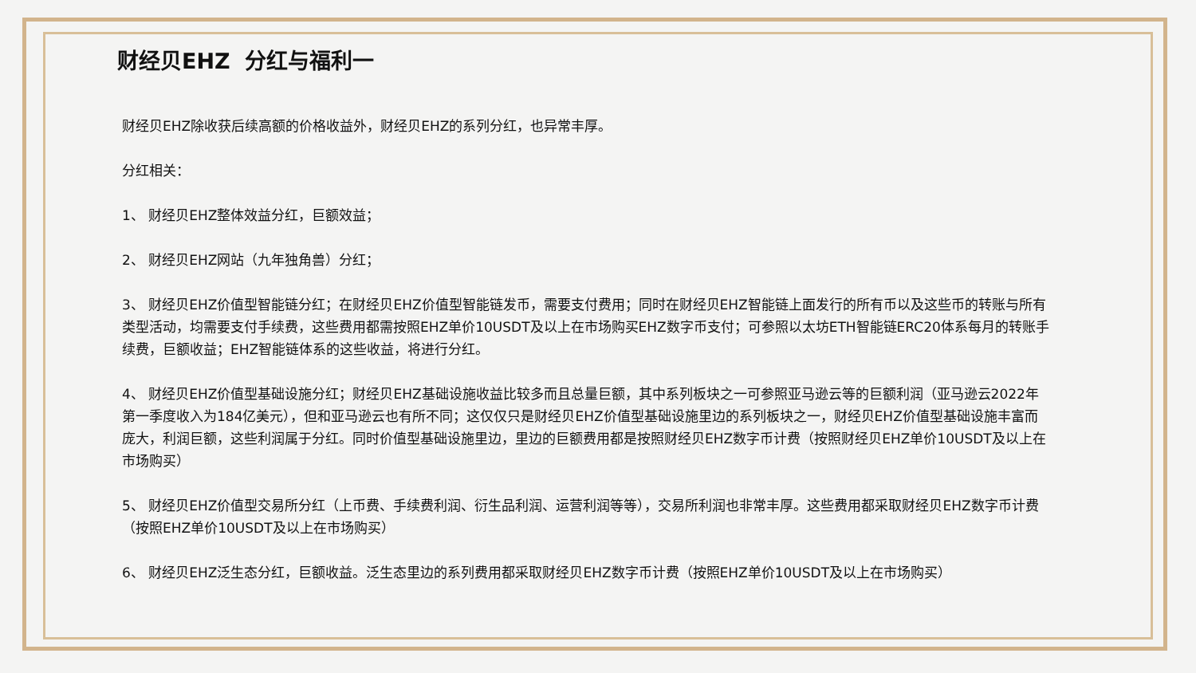财经贝EHZ 分红与福利一
财经贝EHZ除收获后续高额的价格收益外，财经贝EHZ的系列分红，也异常丰厚。
分红相关：
1、 财经贝EHZ整体效益分红，巨额效益；
2、 财经贝EHZ网站（九年独角兽）分红；
3、 财经贝EHZ价值型智能链分红；在财经贝EHZ价值型智能链发币，需要支付费用；同时在财经贝EHZ智能链上面发行的所有币以及这些币的转账与所有类型活动，均需要支付手续费，这些费用都需按照EHZ单价10USDT及以上在市场购买EHZ数字币支付；可参照以太坊ETH智能链ERC20体系每月的转账手续费，巨额收益；EHZ智能链体系的这些收益，将进行分红。
4、 财经贝EHZ价值型基础设施分红；财经贝EHZ基础设施收益比较多而且总量巨额，其中系列板块之一可参照亚马逊云等的巨额利润（亚马逊云2022年第一季度收入为184亿美元），但和亚马逊云也有所不同；这仅仅只是财经贝EHZ价值型基础设施里边的系列板块之一，财经贝EHZ价值型基础设施丰富而庞大，利润巨额，这些利润属于分红。同时价值型基础设施里边，里边的巨额费用都是按照财经贝EHZ数字币计费（按照财经贝EHZ单价10USDT及以上在市场购买）
5、 财经贝EHZ价值型交易所分红（上币费、手续费利润、衍生品利润、运营利润等等），交易所利润也非常丰厚。这些费用都采取财经贝EHZ数字币计费（按照EHZ单价10USDT及以上在市场购买）
6、 财经贝EHZ泛生态分红，巨额收益。泛生态里边的系列费用都采取财经贝EHZ数字币计费（按照EHZ单价10USDT及以上在市场购买）